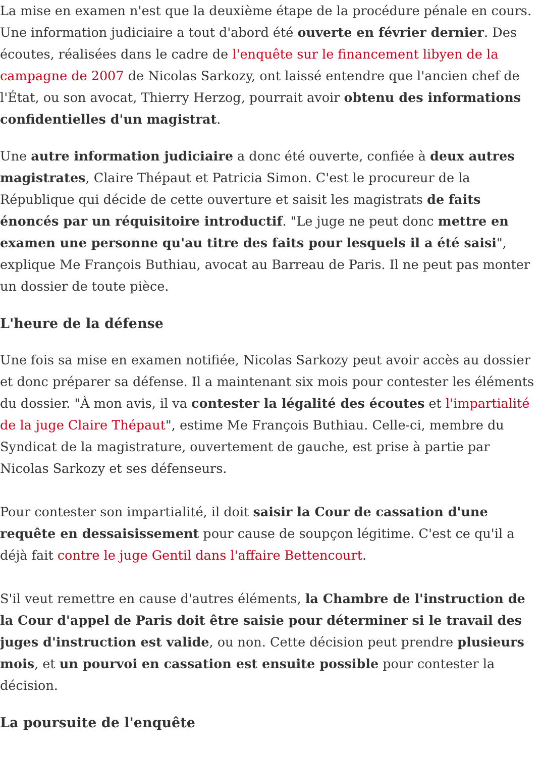La mise en examen n'est que la deuxième étape de la procédure pénale en cours. Une information judiciaire a tout d'abord été ouverte en février dernier. Des écoutes, réalisées dans le cadre de l'enquête sur le financement libyen de la campagne de 2007 de Nicolas Sarkozy, ont laissé entendre que l'ancien chef de l'État, ou son avocat, Thierry Herzog, pourrait avoir obtenu des informations confidentielles d'un magistrat.
Une autre information judiciaire a donc été ouverte, confiée à deux autres magistrates, Claire Thépaut et Patricia Simon. C'est le procureur de la République qui décide de cette ouverture et saisit les magistrats de faits énoncés par un réquisitoire introductif. "Le juge ne peut donc mettre en examen une personne qu'au titre des faits pour lesquels il a été saisi", explique Me François Buthiau, avocat au Barreau de Paris. Il ne peut pas monter un dossier de toute pièce.
L'heure de la défense
Une fois sa mise en examen notifiée, Nicolas Sarkozy peut avoir accès au dossier et donc préparer sa défense. Il a maintenant six mois pour contester les éléments du dossier. "À mon avis, il va contester la légalité des écoutes et l'impartialité de la juge Claire Thépaut", estime Me François Buthiau. Celle-ci, membre du Syndicat de la magistrature, ouvertement de gauche, est prise à partie par Nicolas Sarkozy et ses défenseurs.
Pour contester son impartialité, il doit saisir la Cour de cassation d'une requête en dessaisissement pour cause de soupçon légitime. C'est ce qu'il a déjà fait contre le juge Gentil dans l'affaire Bettencourt.
S'il veut remettre en cause d'autres éléments, la Chambre de l'instruction de la Cour d'appel de Paris doit être saisie pour déterminer si le travail des juges d'instruction est valide, ou non. Cette décision peut prendre plusieurs mois, et un pourvoi en cassation est ensuite possible pour contester la décision.
La poursuite de l'enquête